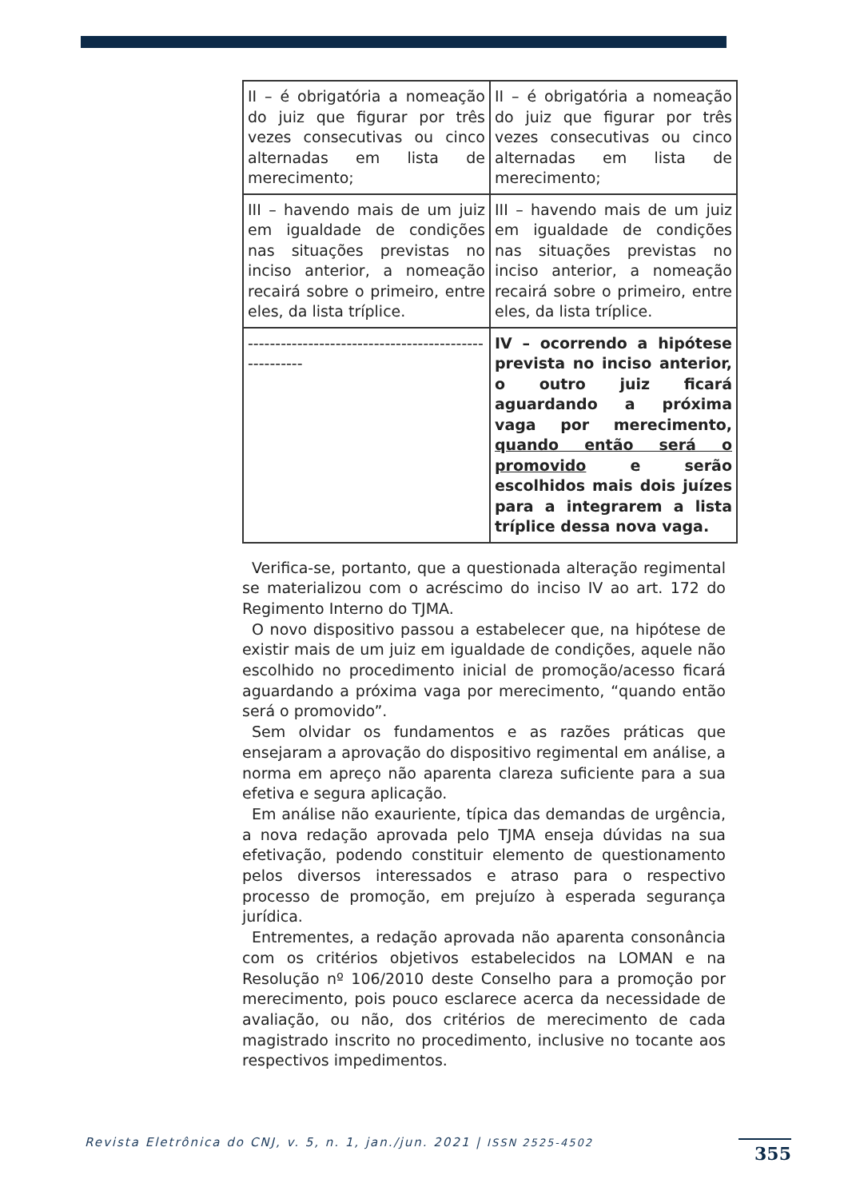| II – é obrigatória a nomeação do juiz que figurar por três vezes consecutivas ou cinco alternadas em lista de merecimento; | II – é obrigatória a nomeação do juiz que figurar por três vezes consecutivas ou cinco alternadas em lista de merecimento; |
| III – havendo mais de um juiz em igualdade de condições nas situações previstas no inciso anterior, a nomeação recairá sobre o primeiro, entre eles, da lista tríplice. | III – havendo mais de um juiz em igualdade de condições nas situações previstas no inciso anterior, a nomeação recairá sobre o primeiro, entre eles, da lista tríplice. |
| ----------------------------------------------------- | IV – ocorrendo a hipótese prevista no inciso anterior, o outro juiz ficará aguardando a próxima vaga por merecimento, quando então será o promovido e serão escolhidos mais dois juízes para a integrarem a lista tríplice dessa nova vaga. |
Verifica-se, portanto, que a questionada alteração regimental se materializou com o acréscimo do inciso IV ao art. 172 do Regimento Interno do TJMA.
O novo dispositivo passou a estabelecer que, na hipótese de existir mais de um juiz em igualdade de condições, aquele não escolhido no procedimento inicial de promoção/acesso ficará aguardando a próxima vaga por merecimento, “quando então será o promovido”.
Sem olvidar os fundamentos e as razões práticas que ensejaram a aprovação do dispositivo regimental em análise, a norma em apreço não aparenta clareza suficiente para a sua efetiva e segura aplicação.
Em análise não exauriente, típica das demandas de urgência, a nova redação aprovada pelo TJMA enseja dúvidas na sua efetivação, podendo constituir elemento de questionamento pelos diversos interessados e atraso para o respectivo processo de promoção, em prejuízo à esperada segurança jurídica.
Entrementes, a redação aprovada não aparenta consonância com os critérios objetivos estabelecidos na LOMAN e na Resolução nº 106/2010 deste Conselho para a promoção por merecimento, pois pouco esclarece acerca da necessidade de avaliação, ou não, dos critérios de merecimento de cada magistrado inscrito no procedimento, inclusive no tocante aos respectivos impedimentos.
Revista Eletrônica do CNJ, v. 5, n. 1, jan./jun. 2021 | ISSN 2525-4502
355